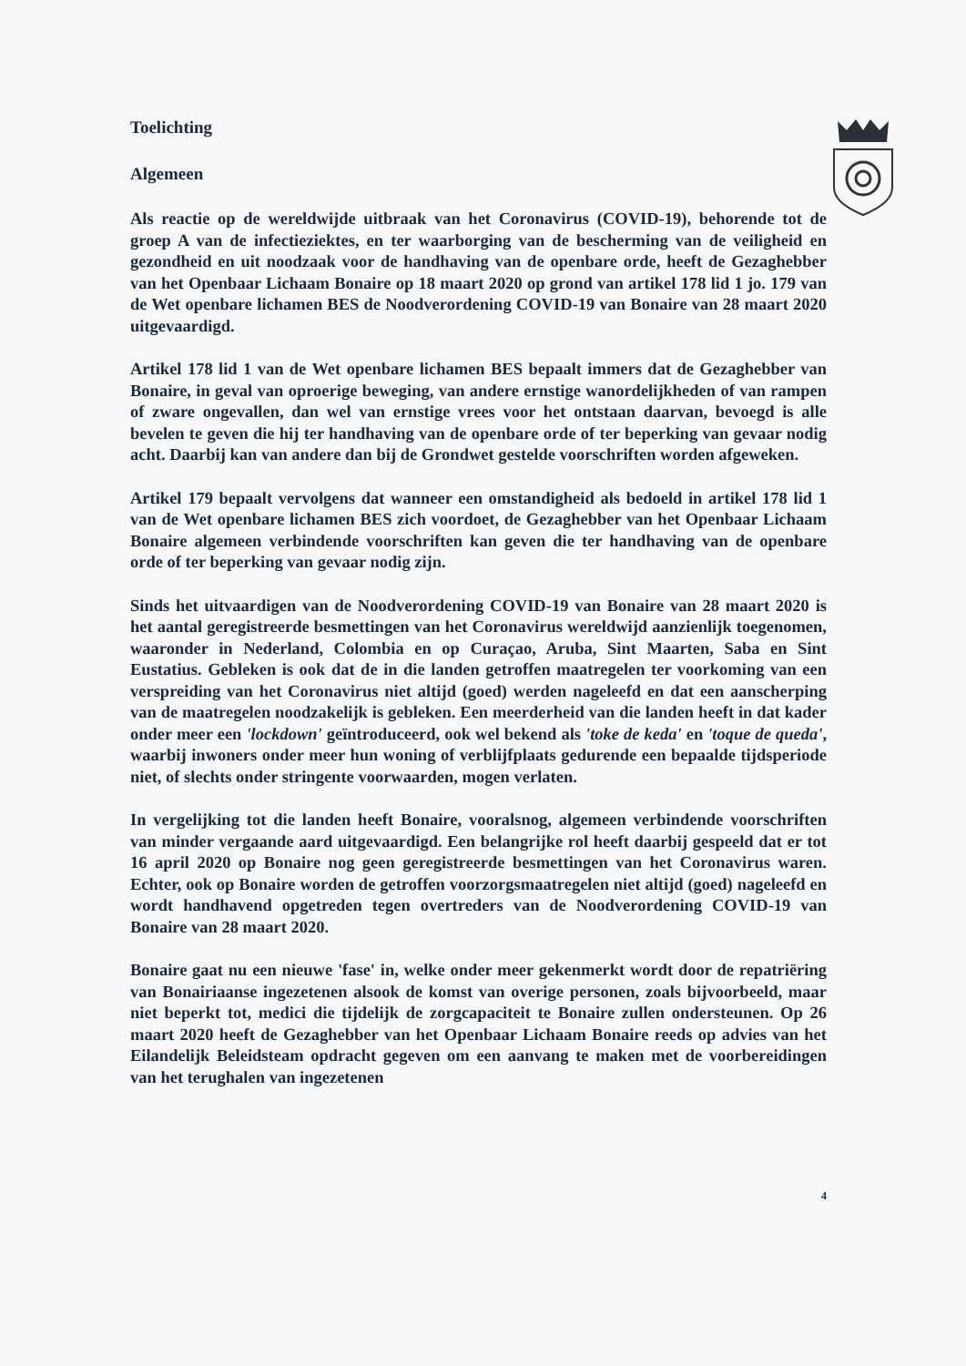Toelichting
Algemeen
Als reactie op de wereldwijde uitbraak van het Coronavirus (COVID-19), behorende tot de groep A van de infectieziektes, en ter waarborging van de bescherming van de veiligheid en gezondheid en uit noodzaak voor de handhaving van de openbare orde, heeft de Gezaghebber van het Openbaar Lichaam Bonaire op 18 maart 2020 op grond van artikel 178 lid 1 jo. 179 van de Wet openbare lichamen BES de Noodverordening COVID-19 van Bonaire van 28 maart 2020 uitgevaardigd.
Artikel 178 lid 1 van de Wet openbare lichamen BES bepaalt immers dat de Gezaghebber van Bonaire, in geval van oproerige beweging, van andere ernstige wanordelijkheden of van rampen of zware ongevallen, dan wel van ernstige vrees voor het ontstaan daarvan, bevoegd is alle bevelen te geven die hij ter handhaving van de openbare orde of ter beperking van gevaar nodig acht. Daarbij kan van andere dan bij de Grondwet gestelde voorschriften worden afgeweken.
Artikel 179 bepaalt vervolgens dat wanneer een omstandigheid als bedoeld in artikel 178 lid 1 van de Wet openbare lichamen BES zich voordoet, de Gezaghebber van het Openbaar Lichaam Bonaire algemeen verbindende voorschriften kan geven die ter handhaving van de openbare orde of ter beperking van gevaar nodig zijn.
Sinds het uitvaardigen van de Noodverordening COVID-19 van Bonaire van 28 maart 2020 is het aantal geregistreerde besmettingen van het Coronavirus wereldwijd aanzienlijk toegenomen, waaronder in Nederland, Colombia en op Curaçao, Aruba, Sint Maarten, Saba en Sint Eustatius. Gebleken is ook dat de in die landen getroffen maatregelen ter voorkoming van een verspreiding van het Coronavirus niet altijd (goed) werden nageleefd en dat een aanscherping van de maatregelen noodzakelijk is gebleken. Een meerderheid van die landen heeft in dat kader onder meer een 'lockdown' geïntroduceerd, ook wel bekend als 'toke de keda' en 'toque de queda', waarbij inwoners onder meer hun woning of verblijfplaats gedurende een bepaalde tijdsperiode niet, of slechts onder stringente voorwaarden, mogen verlaten.
In vergelijking tot die landen heeft Bonaire, vooralsnog, algemeen verbindende voorschriften van minder vergaande aard uitgevaardigd. Een belangrijke rol heeft daarbij gespeeld dat er tot 16 april 2020 op Bonaire nog geen geregistreerde besmettingen van het Coronavirus waren. Echter, ook op Bonaire worden de getroffen voorzorgsmaatregelen niet altijd (goed) nageleefd en wordt handhavend opgetreden tegen overtreders van de Noodverordening COVID-19 van Bonaire van 28 maart 2020.
Bonaire gaat nu een nieuwe 'fase' in, welke onder meer gekenmerkt wordt door de repatriëring van Bonairiaanse ingezetenen alsook de komst van overige personen, zoals bijvoorbeeld, maar niet beperkt tot, medici die tijdelijk de zorgcapaciteit te Bonaire zullen ondersteunen. Op 26 maart 2020 heeft de Gezaghebber van het Openbaar Lichaam Bonaire reeds op advies van het Eilandelijk Beleidsteam opdracht gegeven om een aanvang te maken met de voorbereidingen van het terughalen van ingezetenen
4